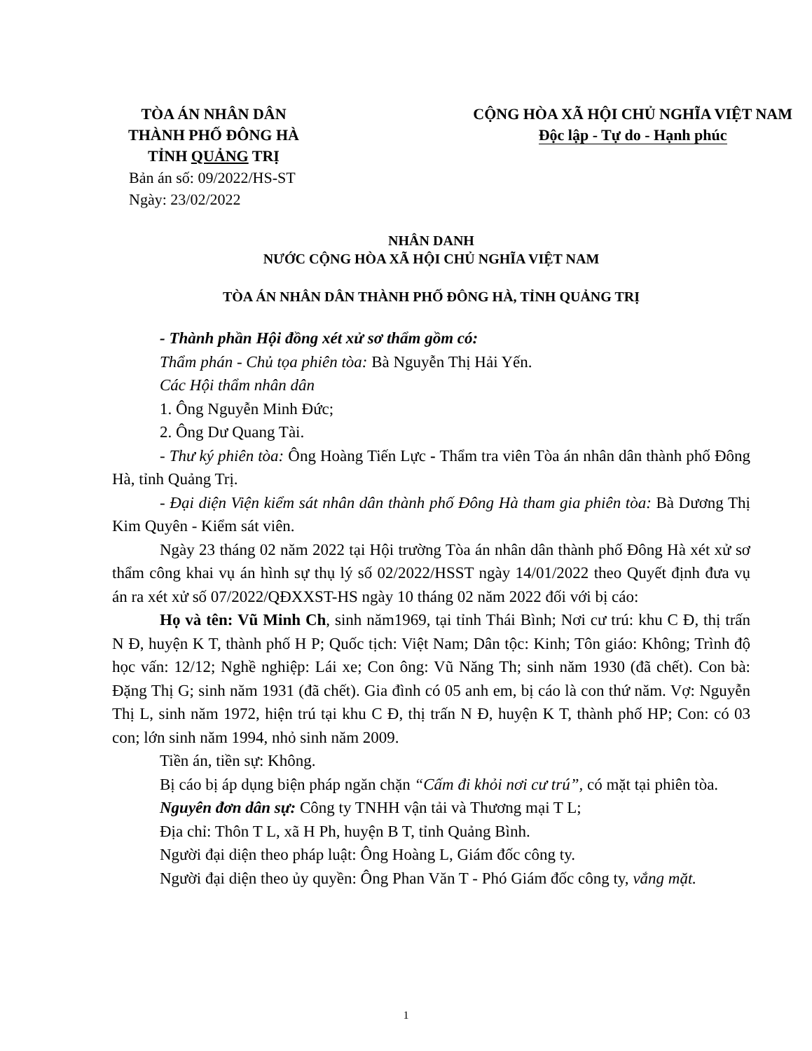TÒA ÁN NHÂN DÂN
THÀNH PHỐ ĐÔNG HÀ
TỈNH QUẢNG TRỊ
CỘNG HÒA XÃ HỘI CHỦ NGHĨA VIỆT NAM
Độc lập - Tự do - Hạnh phúc
Bản án số: 09/2022/HS-ST
Ngày: 23/02/2022
NHÂN DANH
NƯỚC CỘNG HÒA XÃ HỘI CHỦ NGHĨA VIỆT NAM
TÒA ÁN NHÂN DÂN THÀNH PHỐ ĐÔNG HÀ, TỈNH QUẢNG TRỊ
- Thành phần Hội đồng xét xử sơ thẩm gồm có:
Thẩm phán - Chủ tọa phiên tòa: Bà Nguyễn Thị Hải Yến.
Các Hội thẩm nhân dân
1. Ông Nguyễn Minh Đức;
2. Ông Dư Quang Tài.
- Thư ký phiên tòa: Ông Hoàng Tiến Lực - Thẩm tra viên Tòa án nhân dân thành phố Đông Hà, tỉnh Quảng Trị.
- Đại diện Viện kiểm sát nhân dân thành phố Đông Hà tham gia phiên tòa: Bà Dương Thị Kim Quyên - Kiểm sát viên.
Ngày 23 tháng 02 năm 2022 tại Hội trường Tòa án nhân dân thành phố Đông Hà xét xử sơ thẩm công khai vụ án hình sự thụ lý số 02/2022/HSST ngày 14/01/2022 theo Quyết định đưa vụ án ra xét xử số 07/2022/QĐXXST-HS ngày 10 tháng 02 năm 2022 đối với bị cáo:
Họ và tên: Vũ Minh Ch, sinh năm1969, tại tỉnh Thái Bình; Nơi cư trú: khu C Đ, thị trấn N Đ, huyện K T, thành phố H P; Quốc tịch: Việt Nam; Dân tộc: Kinh; Tôn giáo: Không; Trình độ học vấn: 12/12; Nghề nghiệp: Lái xe; Con ông: Vũ Năng Th; sinh năm 1930 (đã chết). Con bà: Đặng Thị G; sinh năm 1931 (đã chết). Gia đình có 05 anh em, bị cáo là con thứ năm. Vợ: Nguyễn Thị L, sinh năm 1972, hiện trú tại khu C Đ, thị trấn N Đ, huyện K T, thành phố HP; Con: có 03 con; lớn sinh năm 1994, nhỏ sinh năm 2009.
Tiền án, tiền sự: Không.
Bị cáo bị áp dụng biện pháp ngăn chặn “Cấm đi khỏi nơi cư trú”, có mặt tại phiên tòa.
Nguyên đơn dân sự: Công ty TNHH vận tải và Thương mại T L;
Địa chỉ: Thôn T L, xã H Ph, huyện B T, tỉnh Quảng Bình.
Người đại diện theo pháp luật: Ông Hoàng L, Giám đốc công ty.
Người đại diện theo ủy quyền: Ông Phan Văn T - Phó Giám đốc công ty, vắng mặt.
1